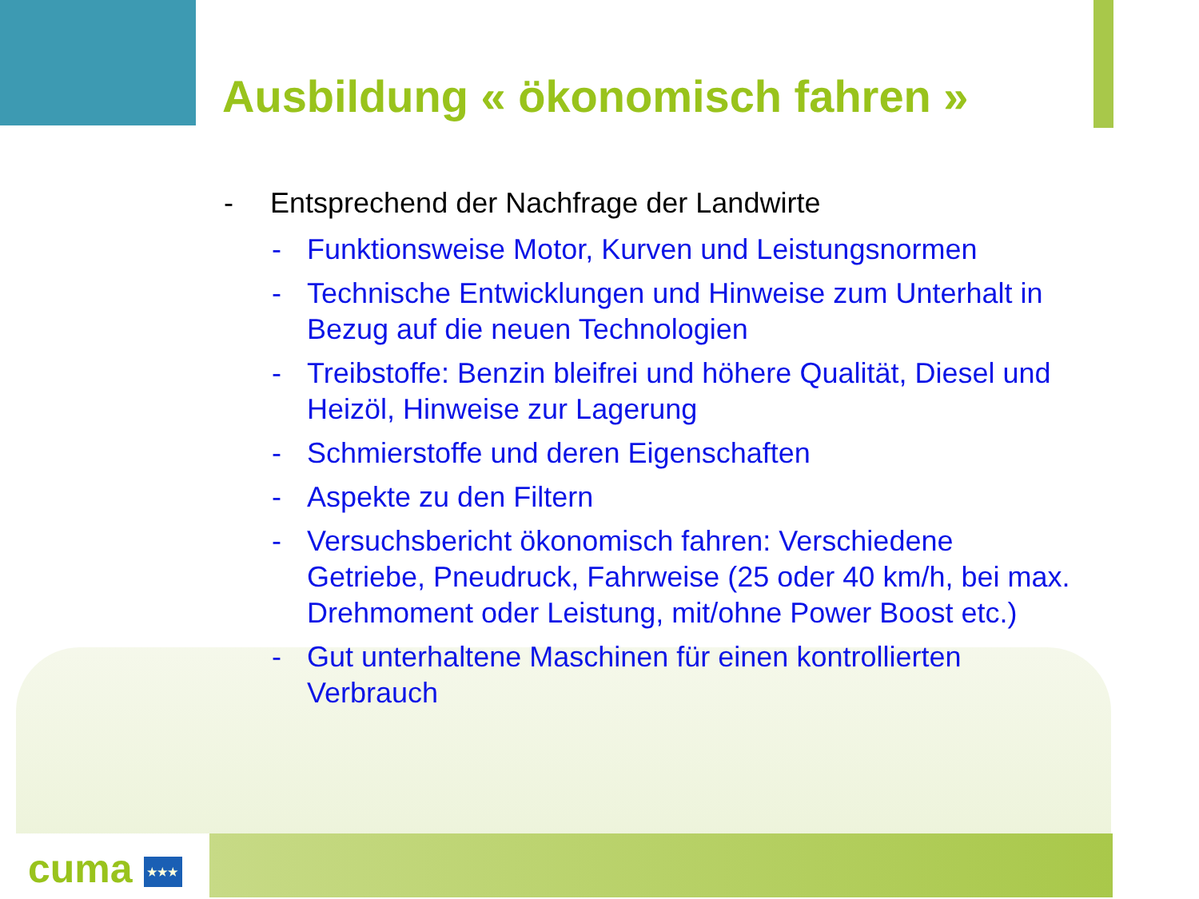Ausbildung « ökonomisch fahren »
- Entsprechend der Nachfrage der Landwirte
- Funktionsweise Motor, Kurven und Leistungsnormen
- Technische Entwicklungen und Hinweise zum Unterhalt in Bezug auf die neuen Technologien
- Treibstoffe: Benzin bleifrei und höhere Qualität, Diesel und Heizöl, Hinweise zur Lagerung
- Schmierstoffe und deren Eigenschaften
- Aspekte zu den Filtern
- Versuchsbericht ökonomisch fahren: Verschiedene Getriebe, Pneudruck, Fahrweise (25 oder 40 km/h, bei max. Drehmoment oder Leistung, mit/ohne Power Boost etc.)
- Gut unterhaltene Maschinen für einen kontrollierten Verbrauch
cuma ★★★